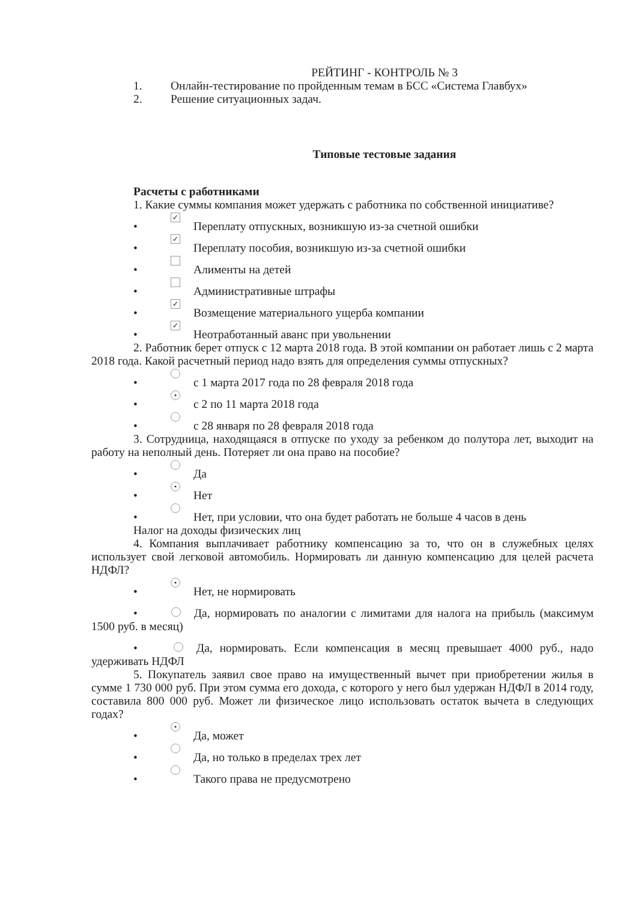РЕЙТИНГ - КОНТРОЛЬ № 3
1. Онлайн-тестирование по пройденным темам в БСС «Система Главбух»
2. Решение ситуационных задач.
Типовые тестовые задания
Расчеты с работниками
1. Какие суммы компания может удержать с работника по собственной инициативе?
• ✓ Переплату отпускных, возникшую из-за счетной ошибки
• ✓ Переплату пособия, возникшую из-за счетной ошибки
• Алименты на детей
• Административные штрафы
• ✓ Возмещение материального ущерба компании
• ✓ Неотработанный аванс при увольнении
2. Работник берет отпуск с 12 марта 2018 года. В этой компании он работает лишь с 2 марта 2018 года. Какой расчетный период надо взять для определения суммы отпускных?
• с 1 марта 2017 года по 28 февраля 2018 года
• • с 2 по 11 марта 2018 года
• с 28 января по 28 февраля 2018 года
3. Сотрудница, находящаяся в отпуске по уходу за ребенком до полутора лет, выходит на работу на неполный день. Потеряет ли она право на пособие?
• Да
• • Нет
• Нет, при условии, что она будет работать не больше 4 часов в день
Налог на доходы физических лиц
4. Компания выплачивает работнику компенсацию за то, что он в служебных целях использует свой легковой автомобиль. Нормировать ли данную компенсацию для целей расчета НДФЛ?
• • Нет, не нормировать
• Да, нормировать по аналогии с лимитами для налога на прибыль (максимум 1500 руб. в месяц)
• Да, нормировать. Если компенсация в месяц превышает 4000 руб., надо удерживать НДФЛ
5. Покупатель заявил свое право на имущественный вычет при приобретении жилья в сумме 1 730 000 руб. При этом сумма его дохода, с которого у него был удержан НДФЛ в 2014 году, составила 800 000 руб. Может ли физическое лицо использовать остаток вычета в следующих годах?
• • Да, может
• Да, но только в пределах трех лет
• Такого права не предусмотрено